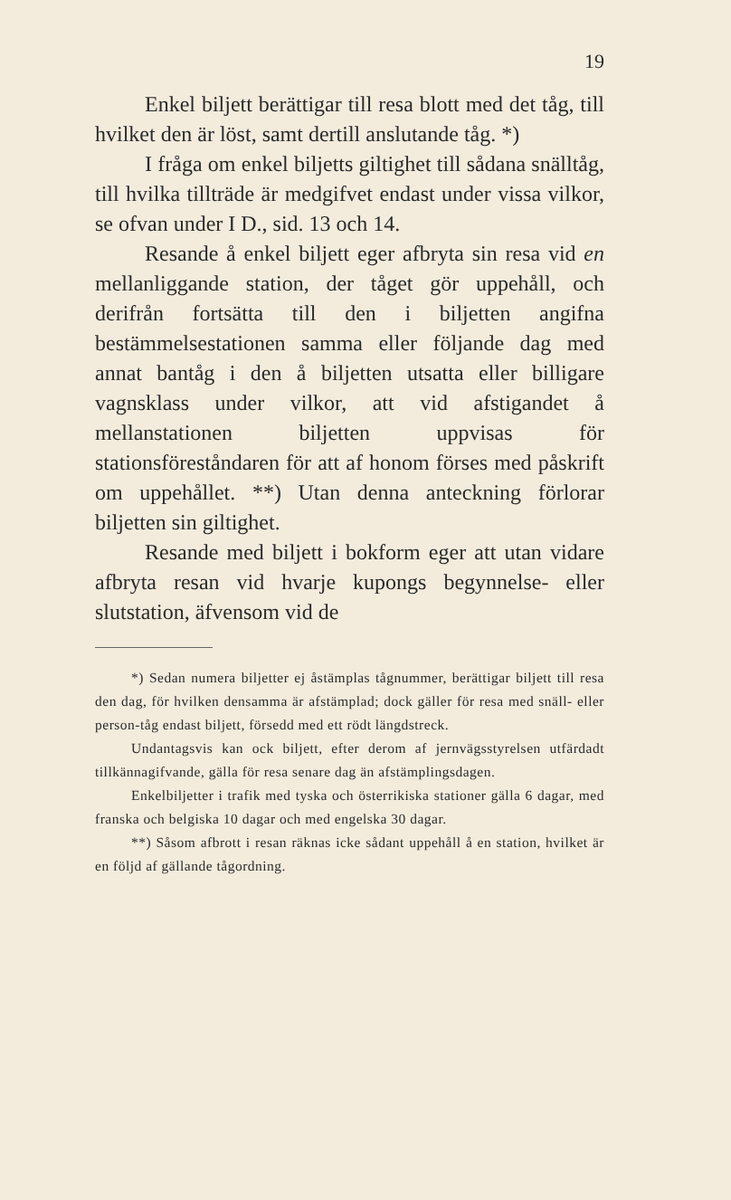19
Enkel biljett berättigar till resa blott med det tåg, till hvilket den är löst, samt dertill anslutande tåg. *)
I fråga om enkel biljetts giltighet till sådana snälltåg, till hvilka tillträde är medgifvet endast under vissa vilkor, se ofvan under I D., sid. 13 och 14.
Resande å enkel biljett eger afbryta sin resa vid en mellanliggande station, der tåget gör uppehåll, och derifrån fortsätta till den i biljetten angifna bestämmelsestationen samma eller följande dag med annat bantåg i den å biljetten utsatta eller billigare vagnsklass under vilkor, att vid afstigandet å mellanstationen biljetten uppvisas för stationsföreståndaren för att af honom förses med påskrift om uppehållet. **) Utan denna anteckning förlorar biljetten sin giltighet.
Resande med biljett i bokform eger att utan vidare afbryta resan vid hvarje kupongs begynnelse- eller slutstation, äfvensom vid de
*) Sedan numera biljetter ej åstämplas tågnummer, berättigar biljett till resa den dag, för hvilken densamma är afstämplad; dock gäller för resa med snäll- eller person-tåg endast biljett, försedd med ett rödt längdstreck.
Undantagsvis kan ock biljett, efter derom af jernvägsstyrelsen utfärdadt tillkännagifvande, gälla för resa senare dag än afstämplingsdagen.
Enkelbiljetter i trafik med tyska och österrikiska stationer gälla 6 dagar, med franska och belgiska 10 dagar och med engelska 30 dagar.
**) Såsom afbrott i resan räknas icke sådant uppehåll å en station, hvilket är en följd af gällande tågordning.